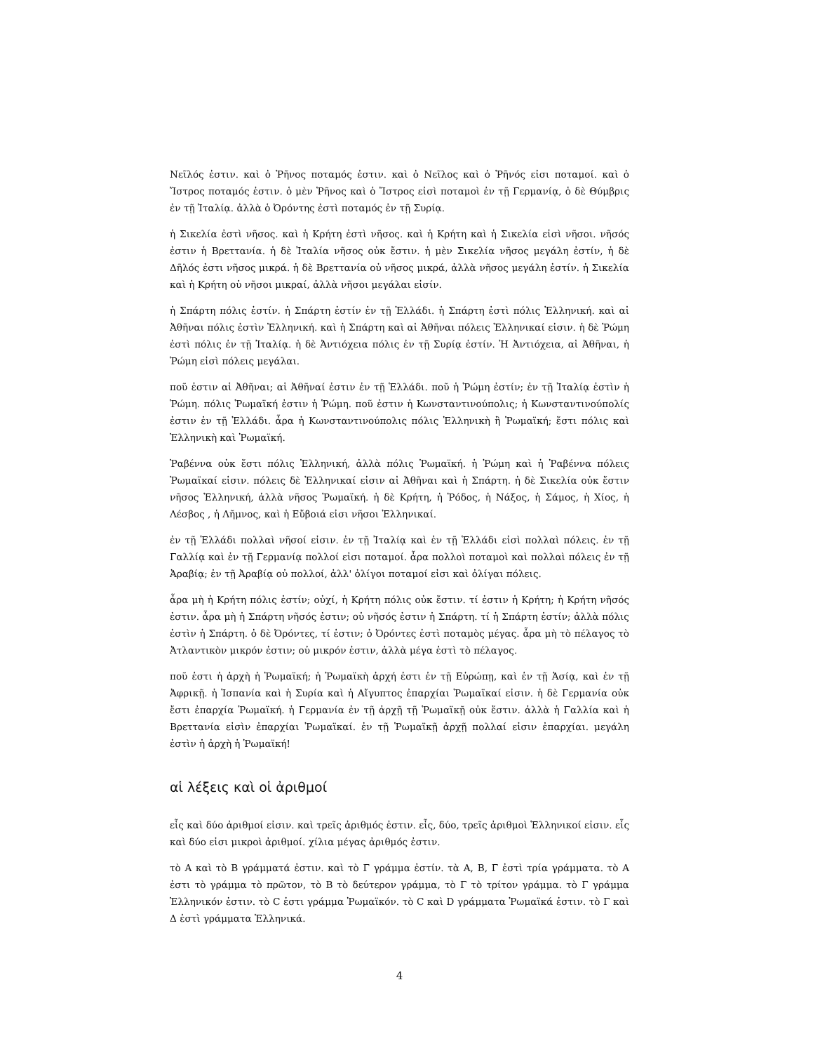Νεῖλός ἐστιν. καὶ ὁ Ῥῆνος ποταμός ἐστιν. καὶ ὁ Νεῖλος καὶ ὁ Ῥῆνός εἰσι ποταμοί. καὶ ὁ Ἴστρος ποταμός ἐστιν. ὁ μὲν Ῥῆνος καὶ ὁ Ἴστρος εἰσὶ ποταμοὶ ἐν τῇ Γερμανίᾳ, ὁ δὲ Θύμβρις ἐν τῇ Ἰταλίᾳ. ἀλλὰ ὁ Ὀρόντης ἐστὶ ποταμός ἐν τῇ Συρίᾳ.
ἡ Σικελία ἐστὶ νῆσος. καὶ ἡ Κρήτη ἐστὶ νῆσος. καὶ ἡ Κρήτη καὶ ἡ Σικελία εἰσὶ νῆσοι. νῆσός ἐστιν ἡ Βρεττανία. ἡ δὲ Ἰταλία νῆσος οὐκ ἔστιν. ἡ μὲν Σικελία νῆσος μεγάλη ἐστίν, ἡ δὲ Δῆλός ἐστι νῆσος μικρά. ἡ δὲ Βρεττανία οὐ νῆσος μικρά, ἀλλὰ νῆσος μεγάλη ἐστίν. ἡ Σικελία καὶ ἡ Κρήτη οὐ νῆσοι μικραί, ἀλλὰ νῆσοι μεγάλαι εἰσίν.
ἡ Σπάρτη πόλις ἐστίν. ἡ Σπάρτη ἐστίν ἐν τῇ Ἑλλάδι. ἡ Σπάρτη ἐστὶ πόλις Ἑλληνική. καὶ αἱ Ἀθῆναι πόλις ἐστὶν Ἑλληνική. καὶ ἡ Σπάρτη καὶ αἱ Ἀθῆναι πόλεις Ἑλληνικαί εἰσιν. ἡ δὲ Ῥώμη ἐστὶ πόλις ἐν τῇ Ἰταλίᾳ. ἡ δὲ Ἀντιόχεια πόλις ἐν τῇ Συρίᾳ ἐστίν. Ἡ Ἀντιόχεια, αἱ Ἀθῆναι, ἡ Ῥώμη εἰσὶ πόλεις μεγάλαι.
ποῦ ἐστιν αἱ Ἀθῆναι; αἱ Ἀθῆναί ἐστιν ἐν τῇ Ἑλλάδι. ποῦ ἡ Ῥώμη ἐστίν; ἐν τῇ Ἰταλίᾳ ἐστὶν ἡ Ῥώμη. πόλις Ῥωμαϊκή ἐστιν ἡ Ῥώμη. ποῦ ἐστιν ἡ Κωνσταντινούπολις; ἡ Κωνσταντινούπολίς ἐστιν ἐν τῇ Ἑλλάδι. ἆρα ἡ Κωνσταντινούπολις πόλις Ἑλληνικὴ ἢ Ῥωμαϊκή; ἔστι πόλις καὶ Ἑλληνικὴ καὶ Ῥωμαϊκή.
Ῥαβέννα οὐκ ἔστι πόλις Ἑλληνική, ἀλλὰ πόλις Ῥωμαϊκή. ἡ Ῥώμη καὶ ἡ Ῥαβέννα πόλεις Ῥωμαϊκαί εἰσιν. πόλεις δὲ Ἑλληνικαί εἰσιν αἱ Ἀθῆναι καὶ ἡ Σπάρτη. ἡ δὲ Σικελία οὐκ ἔστιν νῆσος Ἑλληνική, ἀλλὰ νῆσος Ῥωμαϊκή. ἡ δὲ Κρήτη, ἡ Ῥόδος, ἡ Νάξος, ἡ Σάμος, ἡ Χίος, ἡ Λέσβος , ἡ Λῆμνος, καὶ ἡ Εὔβοιά εἰσι νῆσοι Ἑλληνικαί.
ἐν τῇ Ἑλλάδι πολλαὶ νῆσοί εἰσιν. ἐν τῇ Ἰταλίᾳ καὶ ἐν τῇ Ἑλλάδι εἰσὶ πολλαὶ πόλεις. ἐν τῇ Γαλλίᾳ καὶ ἐν τῇ Γερμανίᾳ πολλοί εἰσι ποταμοί. ἆρα πολλοὶ ποταμοὶ καὶ πολλαὶ πόλεις ἐν τῇ Ἀραβίᾳ; ἐν τῇ Ἀραβίᾳ οὐ πολλοί, ἀλλ' ὀλίγοι ποταμοί εἰσι καὶ ὀλίγαι πόλεις.
ἆρα μὴ ἡ Κρήτη πόλις ἐστίν; οὐχί, ἡ Κρήτη πόλις οὐκ ἔστιν. τί ἐστιν ἡ Κρήτη; ἡ Κρήτη νῆσός ἐστιν. ἆρα μὴ ἡ Σπάρτη νῆσός ἐστιν; οὐ νῆσός ἐστιν ἡ Σπάρτη. τί ἡ Σπάρτη ἐστίν; ἀλλὰ πόλις ἐστὶν ἡ Σπάρτη. ὁ δὲ Ὀρόντες, τί ἐστιν; ὁ Ὀρόντες ἐστὶ ποταμὸς μέγας. ἆρα μὴ τὸ πέλαγος τὸ Ἀτλαντικὸν μικρόν ἐστιν; οὐ μικρόν ἐστιν, ἀλλὰ μέγα ἐστὶ τὸ πέλαγος.
ποῦ ἐστι ἡ ἀρχὴ ἡ Ῥωμαϊκή; ἡ Ῥωμαϊκὴ ἀρχή ἐστι ἐν τῇ Εὐρώπῃ, καὶ ἐν τῇ Ἀσίᾳ, καὶ ἐν τῇ Ἀφρικῇ. ἡ Ἱσπανία καὶ ἡ Συρία καὶ ἡ Αἴγυπτος ἐπαρχίαι Ῥωμαϊκαί εἰσιν. ἡ δὲ Γερμανία οὐκ ἔστι ἐπαρχία Ῥωμαϊκή. ἡ Γερμανία ἐν τῇ ἀρχῇ τῇ Ῥωμαϊκῇ οὐκ ἔστιν. ἀλλὰ ἡ Γαλλία καὶ ἡ Βρεττανία εἰσὶν ἐπαρχίαι Ῥωμαϊκαί. ἐν τῇ Ῥωμαϊκῇ ἀρχῇ πολλαί εἰσιν ἐπαρχίαι. μεγάλη ἐστὶν ἡ ἀρχὴ ἡ Ῥωμαϊκή!
αἱ λέξεις καὶ οἱ ἀριθμοί
εἷς καὶ δύο ἀριθμοί εἰσιν. καὶ τρεῖς ἀριθμός ἐστιν. εἷς, δύο, τρεῖς ἀριθμοὶ Ἑλληνικοί εἰσιν. εἷς καὶ δύο εἰσι μικροὶ ἀριθμοί. χίλια μέγας ἀριθμός ἐστιν.
τὸ Α καὶ τὸ Β γράμματά ἐστιν. καὶ τὸ Γ γράμμα ἐστίν. τὰ Α, Β, Γ ἐστὶ τρία γράμματα. τὸ Α ἐστι τὸ γράμμα τὸ πρῶτον, τὸ Β τὸ δεύτερον γράμμα, τὸ Γ τὸ τρίτον γράμμα. τὸ Γ γράμμα Ἑλληνικόν ἐστιν. τὸ C ἐστι γράμμα Ῥωμαϊκόν. τὸ C καὶ D γράμματα Ῥωμαϊκά ἐστιν. τὸ Γ καὶ Δ ἐστὶ γράμματα Ἑλληνικά.
4